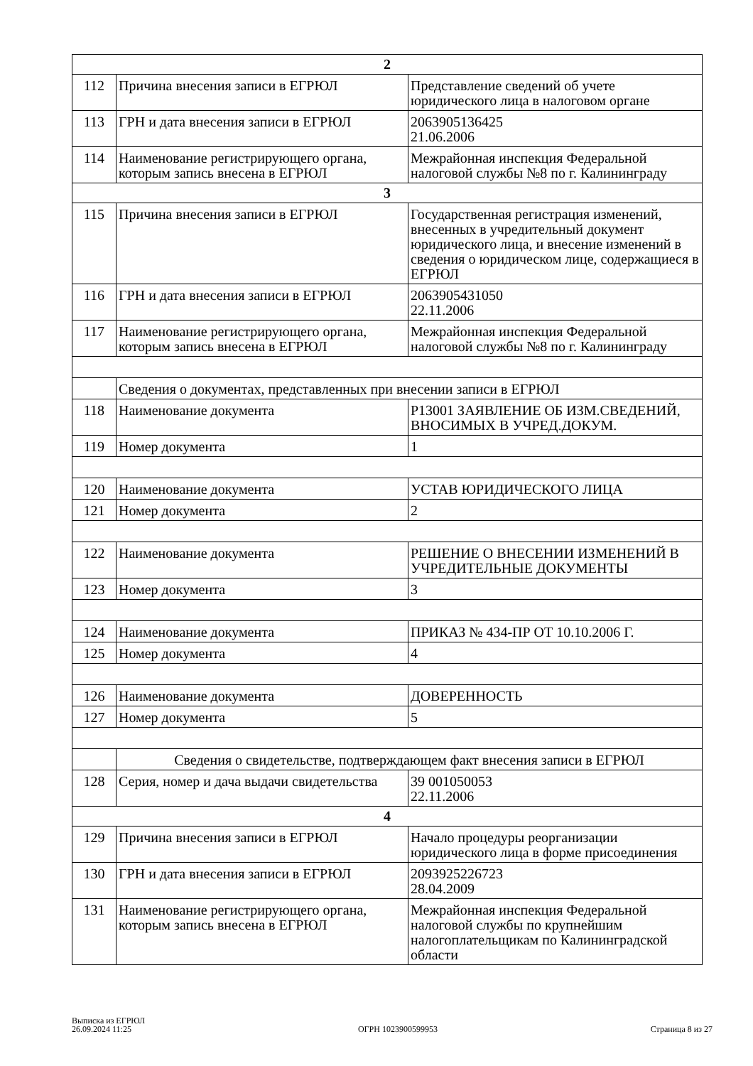| 2 | | |
| 112 | Причина внесения записи в ЕГРЮЛ | Представление сведений об учете юридического лица в налоговом органе |
| 113 | ГРН и дата внесения записи в ЕГРЮЛ | 2063905136425 21.06.2006 |
| 114 | Наименование регистрирующего органа, которым запись внесена в ЕГРЮЛ | Межрайонная инспекция Федеральной налоговой службы №8 по г. Калининграду |
| 3 | | |
| 115 | Причина внесения записи в ЕГРЮЛ | Государственная регистрация изменений, внесенных в учредительный документ юридического лица, и внесение изменений в сведения о юридическом лице, содержащиеся в ЕГРЮЛ |
| 116 | ГРН и дата внесения записи в ЕГРЮЛ | 2063905431050 22.11.2006 |
| 117 | Наименование регистрирующего органа, которым запись внесена в ЕГРЮЛ | Межрайонная инспекция Федеральной налоговой службы №8 по г. Калининграду |
| | Сведения о документах, представленных при внесении записи в ЕГРЮЛ | |
| 118 | Наименование документа | Р13001 ЗАЯВЛЕНИЕ ОБ ИЗМ.СВЕДЕНИЙ, ВНОСИМЫХ В УЧРЕД.ДОКУМ. |
| 119 | Номер документа | 1 |
| 120 | Наименование документа | УСТАВ ЮРИДИЧЕСКОГО ЛИЦА |
| 121 | Номер документа | 2 |
| 122 | Наименование документа | РЕШЕНИЕ О ВНЕСЕНИИ ИЗМЕНЕНИЙ В УЧРЕДИТЕЛЬНЫЕ ДОКУМЕНТЫ |
| 123 | Номер документа | 3 |
| 124 | Наименование документа | ПРИКАЗ № 434-ПР ОТ 10.10.2006 Г. |
| 125 | Номер документа | 4 |
| 126 | Наименование документа | ДОВЕРЕННОСТЬ |
| 127 | Номер документа | 5 |
| | Сведения о свидетельстве, подтверждающем факт внесения записи в ЕГРЮЛ | |
| 128 | Серия, номер и дача выдачи свидетельства | 39 001050053 22.11.2006 |
| 4 | | |
| 129 | Причина внесения записи в ЕГРЮЛ | Начало процедуры реорганизации юридического лица в форме присоединения |
| 130 | ГРН и дата внесения записи в ЕГРЮЛ | 2093925226723 28.04.2009 |
| 131 | Наименование регистрирующего органа, которым запись внесена в ЕГРЮЛ | Межрайонная инспекция Федеральной налоговой службы по крупнейшим налогоплательщикам по Калининградской области |
Выписка из ЕГРЮЛ
26.09.2024 11:25
ОГРН 1023900599953
Страница 8 из 27